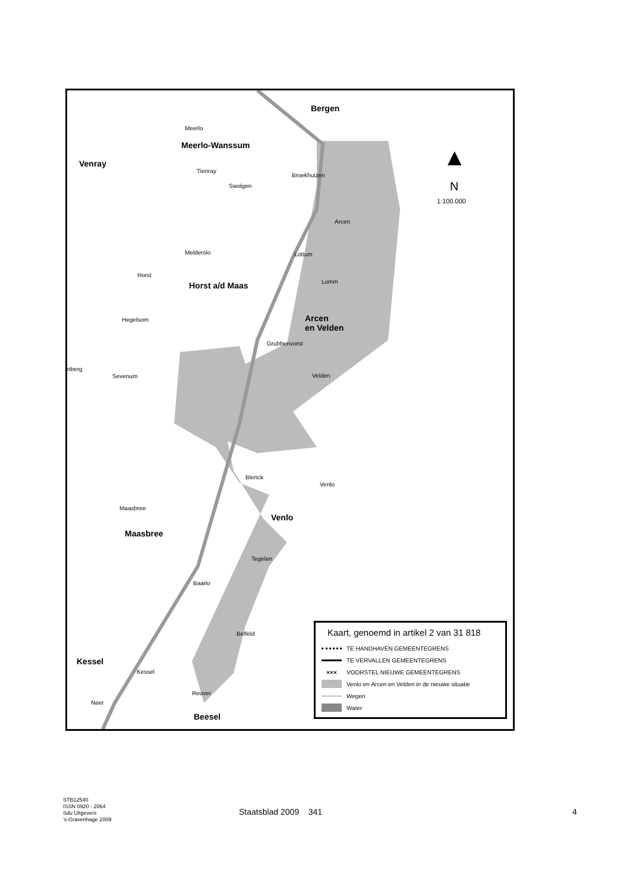Bergen
Meerlo
Meerlo-Wanssum
Venray
Tienray
Broekhuizen
Swolgen
Arcen
Melderslo Lottum
Horst
Horst a/d Maas Lomm
Hegelsom Arcen
en Velden
Grubbenvorst
nberg
Sevenum Velden
Blerick
Venlo
Maasbree
Venlo
Maasbree
Tegelen
Baarlo
Belfeld
Kessel
Kessel
Reuver
Neer
Beesel
▲
N
1:100.000
Kaart, genoemd in artikel 2 van 31 818
TE HANDHAVEN GEMEENTEGRENS
TE VERVALLEN GEMEENTEGRENS
××× VOORSTEL NIEUWE GEMEENTEGRENS
Venlo en Arcen en Velden in de nieuwe situatie
Wegen
Water
STB12540
ISSN 0920 - 2064
Sdu Uitgevers
’s-Gravenhage 2009
Staatsblad 2009 341 4